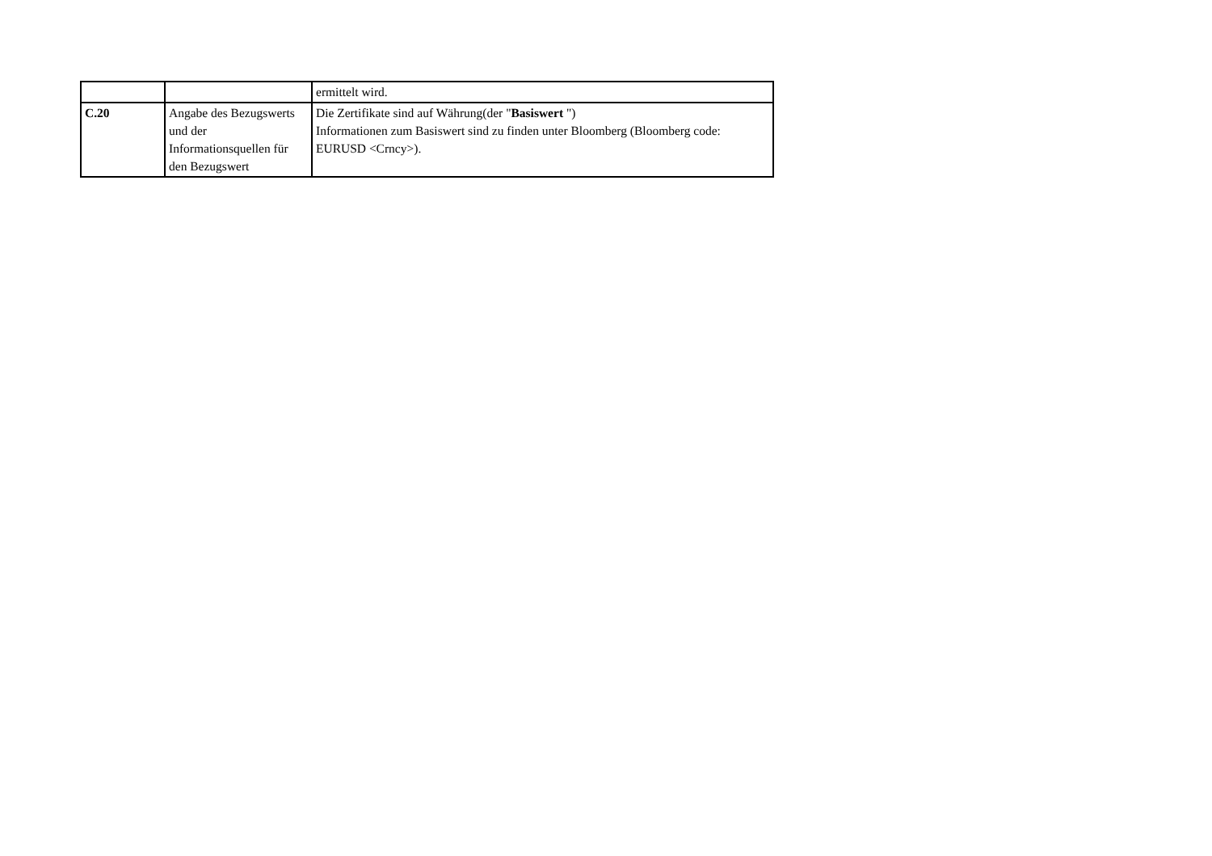| | | ermittelt wird. |
| C.20 | Angabe des Bezugswerts und der Informationsquellen für den Bezugswert | Die Zertifikate sind auf Währung(der " Basiswert ") Informationen zum Basiswert sind zu finden unter Bloomberg (Bloomberg code: EURUSD <Crncy>). |